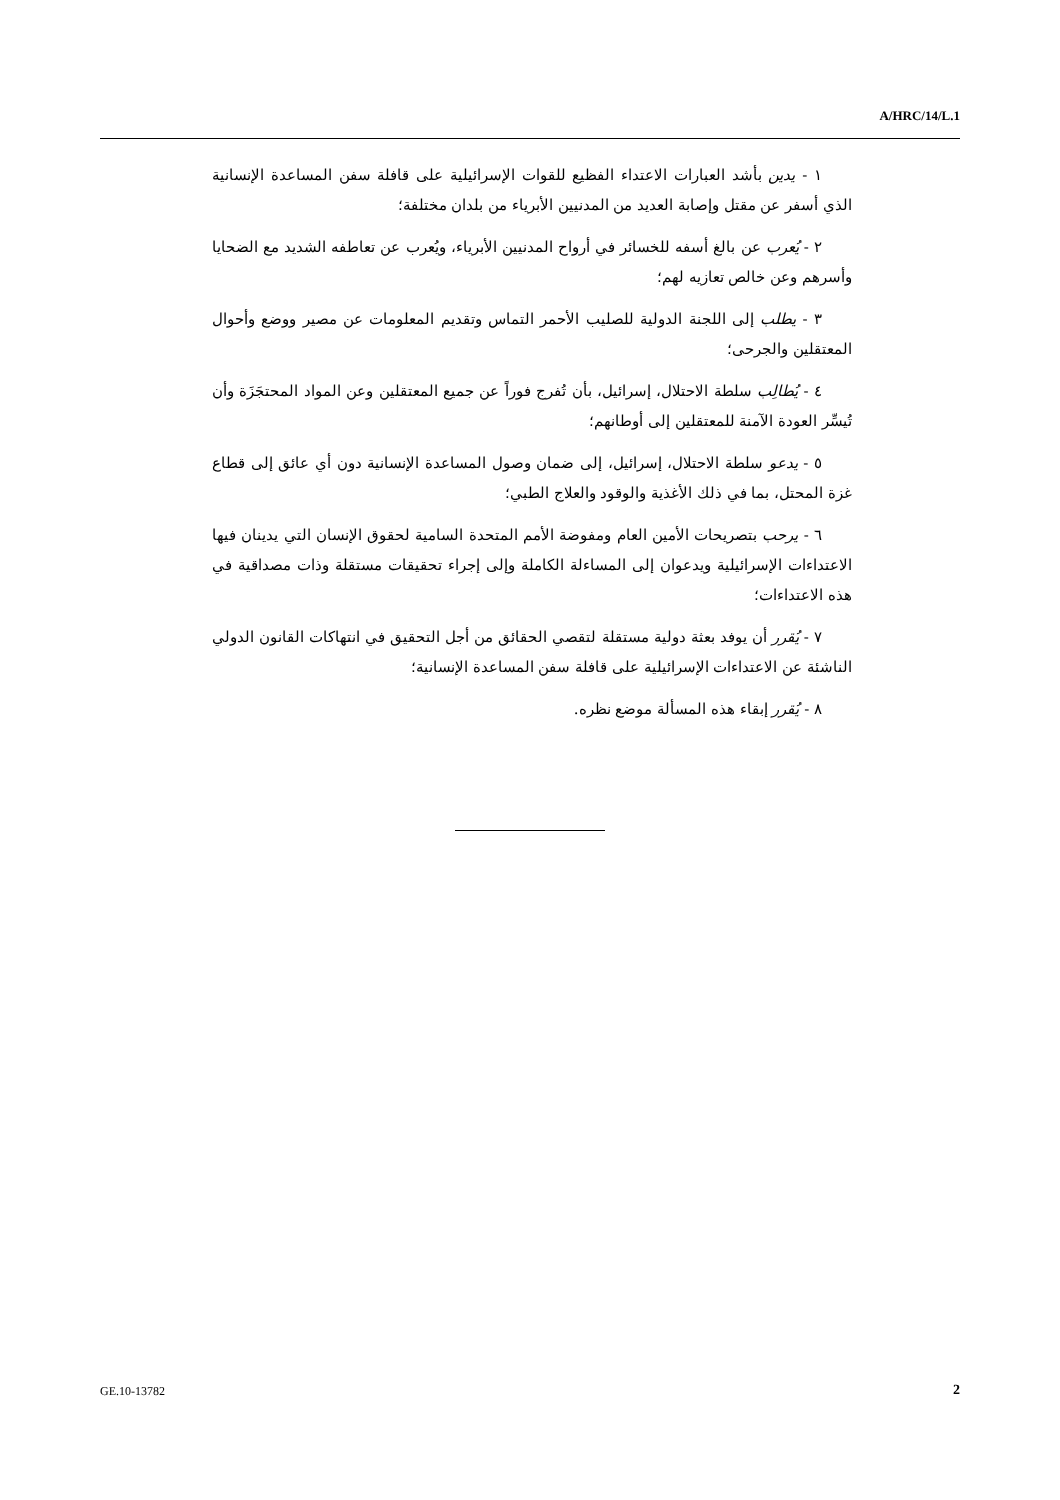A/HRC/14/L.1
١ - يدين بأشد العبارات الاعتداء الفظيع للقوات الإسرائيلية على قافلة سفن المساعدة الإنسانية الذي أسفر عن مقتل وإصابة العديد من المدنيين الأبرياء من بلدان مختلفة؛
٢ - يُعرب عن بالغ أسفه للخسائر في أرواح المدنيين الأبرياء، ويُعرب عن تعاطفه الشديد مع الضحايا وأسرهم وعن خالص تعازيه لهم؛
٣ - يطلب إلى اللجنة الدولية للصليب الأحمر التماس وتقديم المعلومات عن مصير ووضع وأحوال المعتقلين والجرحى؛
٤ - يُطالِب سلطة الاحتلال، إسرائيل، بأن تُفرج فوراً عن جميع المعتقلين وعن المواد المحتجَزَة وأن تُيسِّر العودة الآمنة للمعتقلين إلى أوطانهم؛
٥ - يدعو سلطة الاحتلال، إسرائيل، إلى ضمان وصول المساعدة الإنسانية دون أي عائق إلى قطاع غزة المحتل، بما في ذلك الأغذية والوقود والعلاج الطبي؛
٦ - يرحب بتصريحات الأمين العام ومفوضة الأمم المتحدة السامية لحقوق الإنسان التي يدينان فيها الاعتداءات الإسرائيلية ويدعوان إلى المساءلة الكاملة وإلى إجراء تحقيقات مستقلة وذات مصداقية في هذه الاعتداءات؛
٧ - يُقرر أن يوفد بعثة دولية مستقلة لتقصي الحقائق من أجل التحقيق في انتهاكات القانون الدولي الناشئة عن الاعتداءات الإسرائيلية على قافلة سفن المساعدة الإنسانية؛
٨ - يُقرر إبقاء هذه المسألة موضع نظره.
GE.10-13782 2